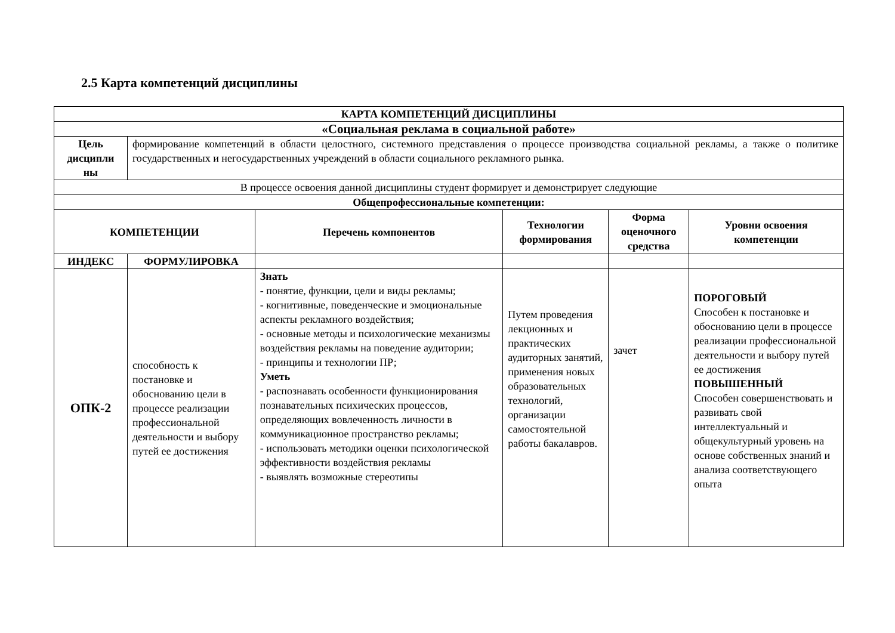2.5 Карта компетенций дисциплины
| КАРТА КОМПЕТЕНЦИЙ ДИСЦИПЛИНЫ | | | | | |
| --- | --- | --- | --- | --- | --- |
| «Социальная реклама в социальной работе» | | | | | |
| Цель дисципли ны | формирование компетенций в области целостного, системного представления о процессе производства социальной рекламы, а также о политике государственных и негосударственных учреждений в области социального рекламного рынка. | | | | |
| В процессе освоения данной дисциплины студент формирует и демонстрирует следующие | | | | | |
| Общепрофессиональные компетенции: | | | | | |
| КОМПЕТЕНЦИИ | | Перечень компонентов | Технологии формирования | Форма оценочного средства | Уровни освоения компетенции |
| ИНДЕКС | ФОРМУЛИРОВКА | | | | |
| ОПК-2 | способность к постановке и обоснованию цели в процессе реализации профессиональной деятельности и выбору путей ее достижения | Знать - понятие, функции, цели и виды рекламы; - когнитивные, поведенческие и эмоциональные аспекты рекламного воздействия; - основные методы и психологические механизмы воздействия рекламы на поведение аудитории; - принципы и технологии ПР; Уметь - распознавать особенности функционирования познавательных психических процессов, определяющих вовлеченность личности в коммуникационное пространство рекламы; - использовать методики оценки психологической эффективности воздействия рекламы - выявлять возможные стереотипы | Путем проведения лекционных и практических аудиторных занятий, применения новых образовательных технологий, организации самостоятельной работы бакалавров. | зачет | ПОРОГОВЫЙ Способен к постановке и обоснованию цели в процессе реализации профессиональной деятельности и выбору путей ее достижения ПОВЫШЕННЫЙ Способен совершенствовать и развивать свой интеллектуальный и общекультурный уровень на основе собственных знаний и анализа соответствующего опыта |